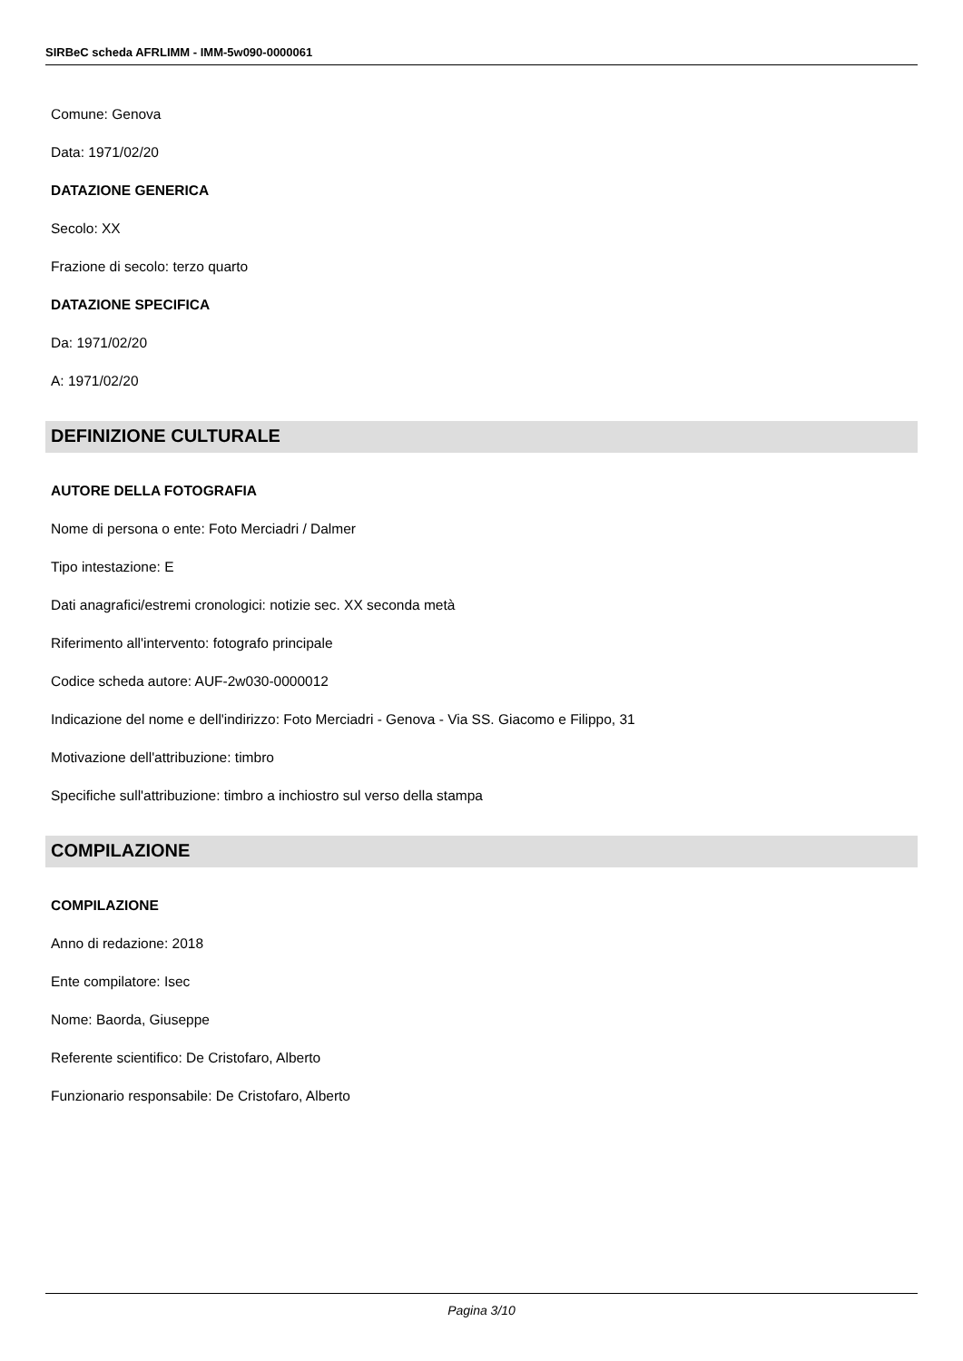SIRBeC scheda AFRLIMM - IMM-5w090-0000061
Comune: Genova
Data: 1971/02/20
DATAZIONE GENERICA
Secolo: XX
Frazione di secolo: terzo quarto
DATAZIONE SPECIFICA
Da: 1971/02/20
A: 1971/02/20
DEFINIZIONE CULTURALE
AUTORE DELLA FOTOGRAFIA
Nome di persona o ente: Foto Merciadri / Dalmer
Tipo intestazione: E
Dati anagrafici/estremi cronologici: notizie sec. XX seconda metà
Riferimento all'intervento: fotografo principale
Codice scheda autore: AUF-2w030-0000012
Indicazione del nome e dell'indirizzo: Foto Merciadri - Genova - Via SS. Giacomo e Filippo, 31
Motivazione dell'attribuzione: timbro
Specifiche sull'attribuzione: timbro a inchiostro sul verso della stampa
COMPILAZIONE
COMPILAZIONE
Anno di redazione: 2018
Ente compilatore: Isec
Nome: Baorda, Giuseppe
Referente scientifico: De Cristofaro, Alberto
Funzionario responsabile: De Cristofaro, Alberto
Pagina 3/10